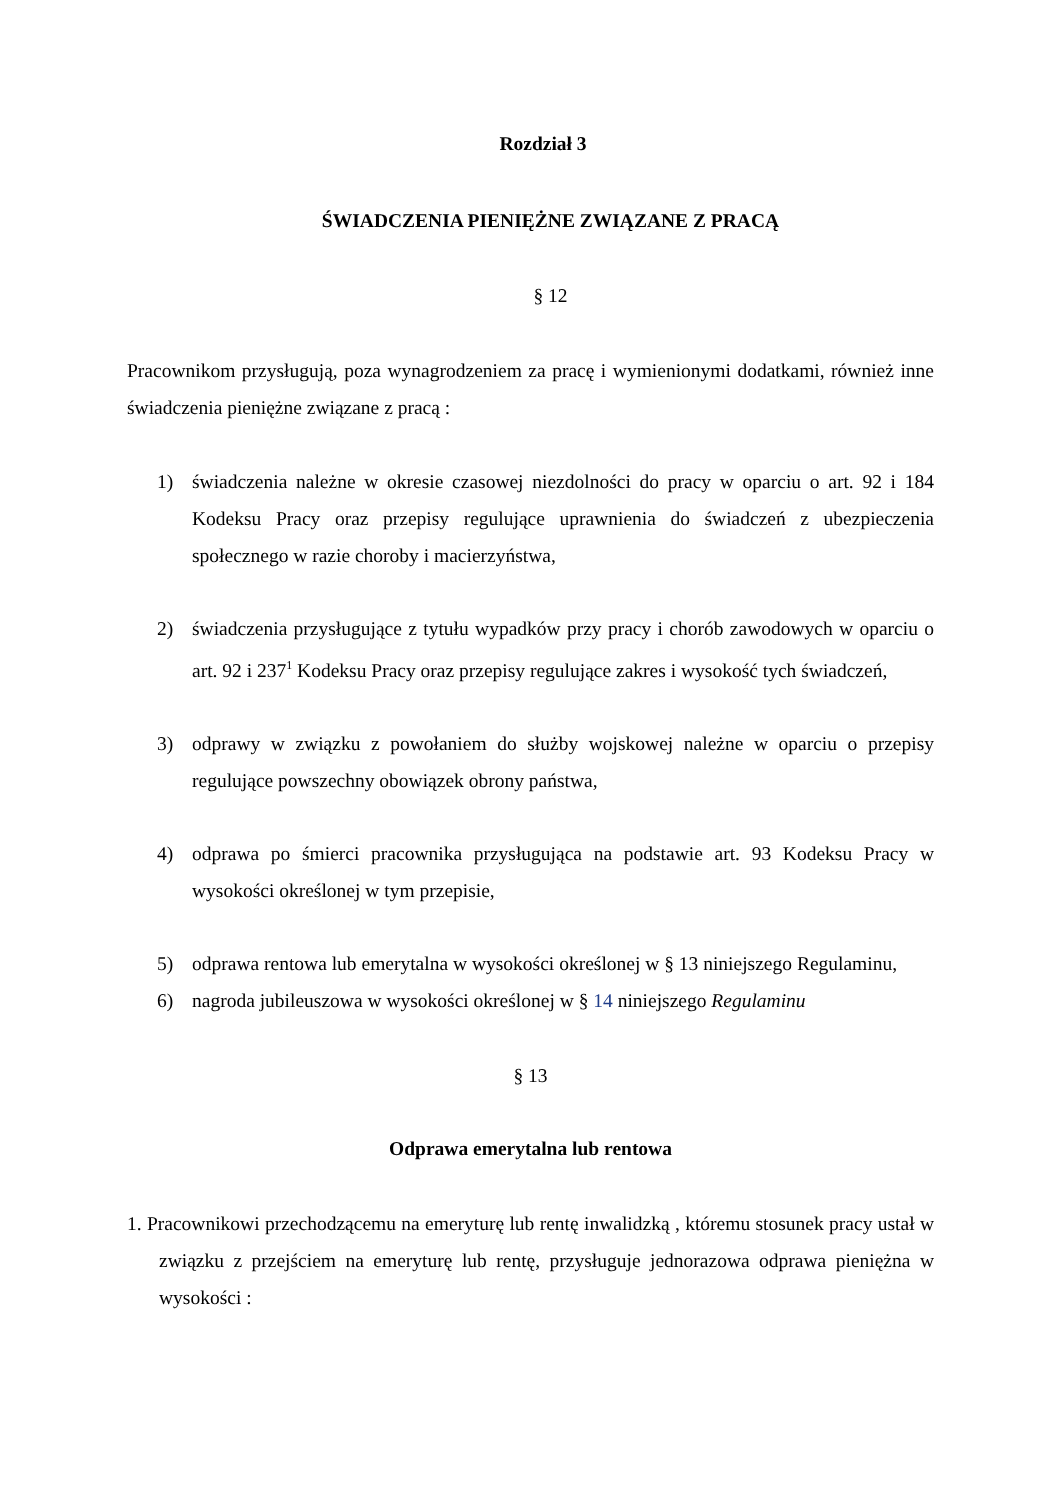Rozdział 3
ŚWIADCZENIA PIENIĘŻNE ZWIĄZANE Z PRACĄ
§ 12
Pracownikom przysługują, poza wynagrodzeniem za pracę i wymienionymi dodatkami, również inne świadczenia pieniężne związane z pracą :
1) świadczenia należne w okresie czasowej niezdolności do pracy w oparciu o art. 92 i 184 Kodeksu Pracy oraz przepisy regulujące uprawnienia do świadczeń z ubezpieczenia społecznego w razie choroby i macierzyństwa,
2) świadczenia przysługujące z tytułu wypadków przy pracy i chorób zawodowych w oparciu o art. 92 i 237<sup>1</sup> Kodeksu Pracy oraz przepisy regulujące zakres i wysokość tych świadczeń,
3) odprawy w związku z powołaniem do służby wojskowej należne w oparciu o przepisy regulujące powszechny obowiązek obrony państwa,
4) odprawa po śmierci pracownika przysługująca na podstawie art. 93 Kodeksu Pracy w wysokości określonej w tym przepisie,
5) odprawa rentowa lub emerytalna w wysokości określonej w § 13 niniejszego Regulaminu,
6) nagroda jubileuszowa w wysokości określonej w § 14 niniejszego Regulaminu
§ 13
Odprawa emerytalna lub rentowa
1. Pracownikowi przechodzącemu na emeryturę lub rentę inwalidzką , któremu stosunek pracy ustał w związku z przejściem na emeryturę lub rentę, przysługuje jednorazowa odprawa pieniężna w wysokości :